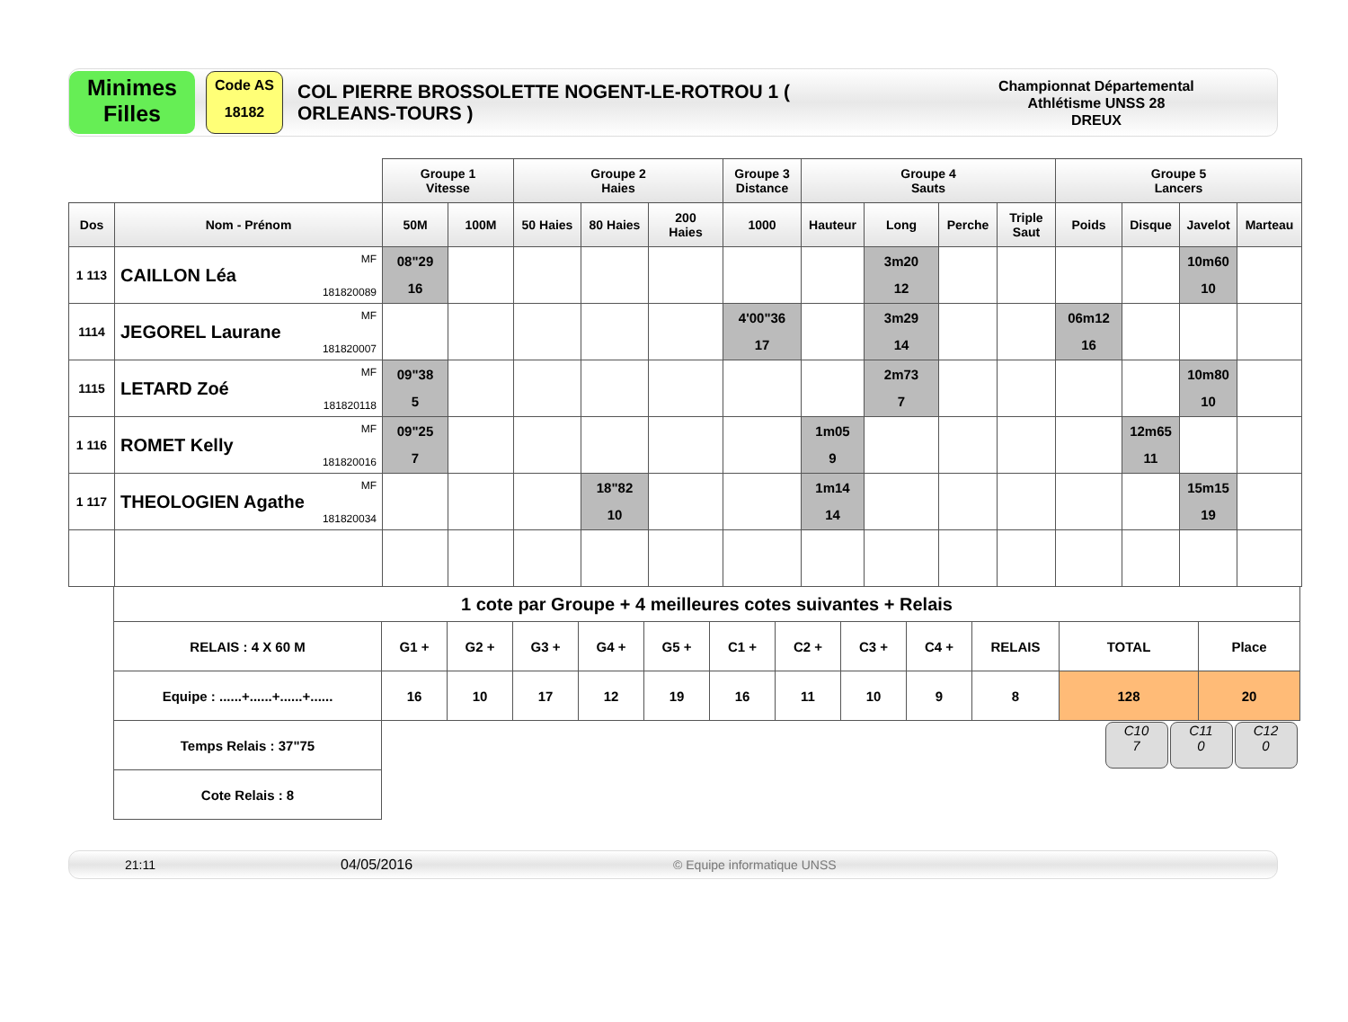Minimes
Filles
Code AS
18182
COL PIERRE BROSSOLETTE NOGENT-LE-ROTROU 1 ( ORLEANS-TOURS )
Championnat Départemental
Athlétisme UNSS 28
DREUX
| | | Groupe 1 Vitesse | | Groupe 2 Haies | | | Groupe 3 Distance | Groupe 4 Sauts | | | | Groupe 5 Lancers | | | |
| --- | --- | --- | --- | --- | --- | --- | --- | --- | --- | --- | --- | --- | --- | --- | --- |
| Dos | Nom - Prénom | 50M | 100M | 50 Haies | 80 Haies | 200 Haies | 1000 | Hauteur | Long | Perche | Triple Saut | Poids | Disque | Javelot | Marteau |
| 1 113 | MF CAILLON Léa 181820089 | 08"29 16 | | | | | | | 3m20 12 | | | | | 10m60 10 | |
| 1114 | MF JEGOREL Laurane 181820007 | | | | | | 4'00"36 17 | | 3m29 14 | | | 06m12 16 | | | |
| 1115 | MF LETARD Zoé 181820118 | 09"38 5 | | | | | | | 2m73 7 | | | | | 10m80 10 | |
| 1 116 | MF ROMET Kelly 181820016 | 09"25 7 | | | | | | 1m05 9 | | | | | 12m65 11 | | |
| 1 117 | MF THEOLOGIEN Agathe 181820034 | | | | 18"82 10 | | | 1m14 14 | | | | | | 15m15 19 | |
| 1 cote par Groupe + 4 meilleures cotes suivantes + Relais | | | | | | | | | | | | |
| RELAIS : 4 X 60 M | G1 + | G2 + | G3 + | G4 + | G5 + | C1 + | C2 + | C3 + | C4 + | RELAIS | TOTAL | Place |
| Equipe : ......+......+......+...... | 16 | 10 | 17 | 12 | 19 | 16 | 11 | 10 | 9 | 8 | 128 | 20 |
| Temps Relais : 37"75 | | | | | | | | | | | C10 7 C11 0 C12 0 | |
| Cote Relais : 8 | | | | | | | | | | | | |
21:11 04/05/2016 © Equipe informatique UNSS